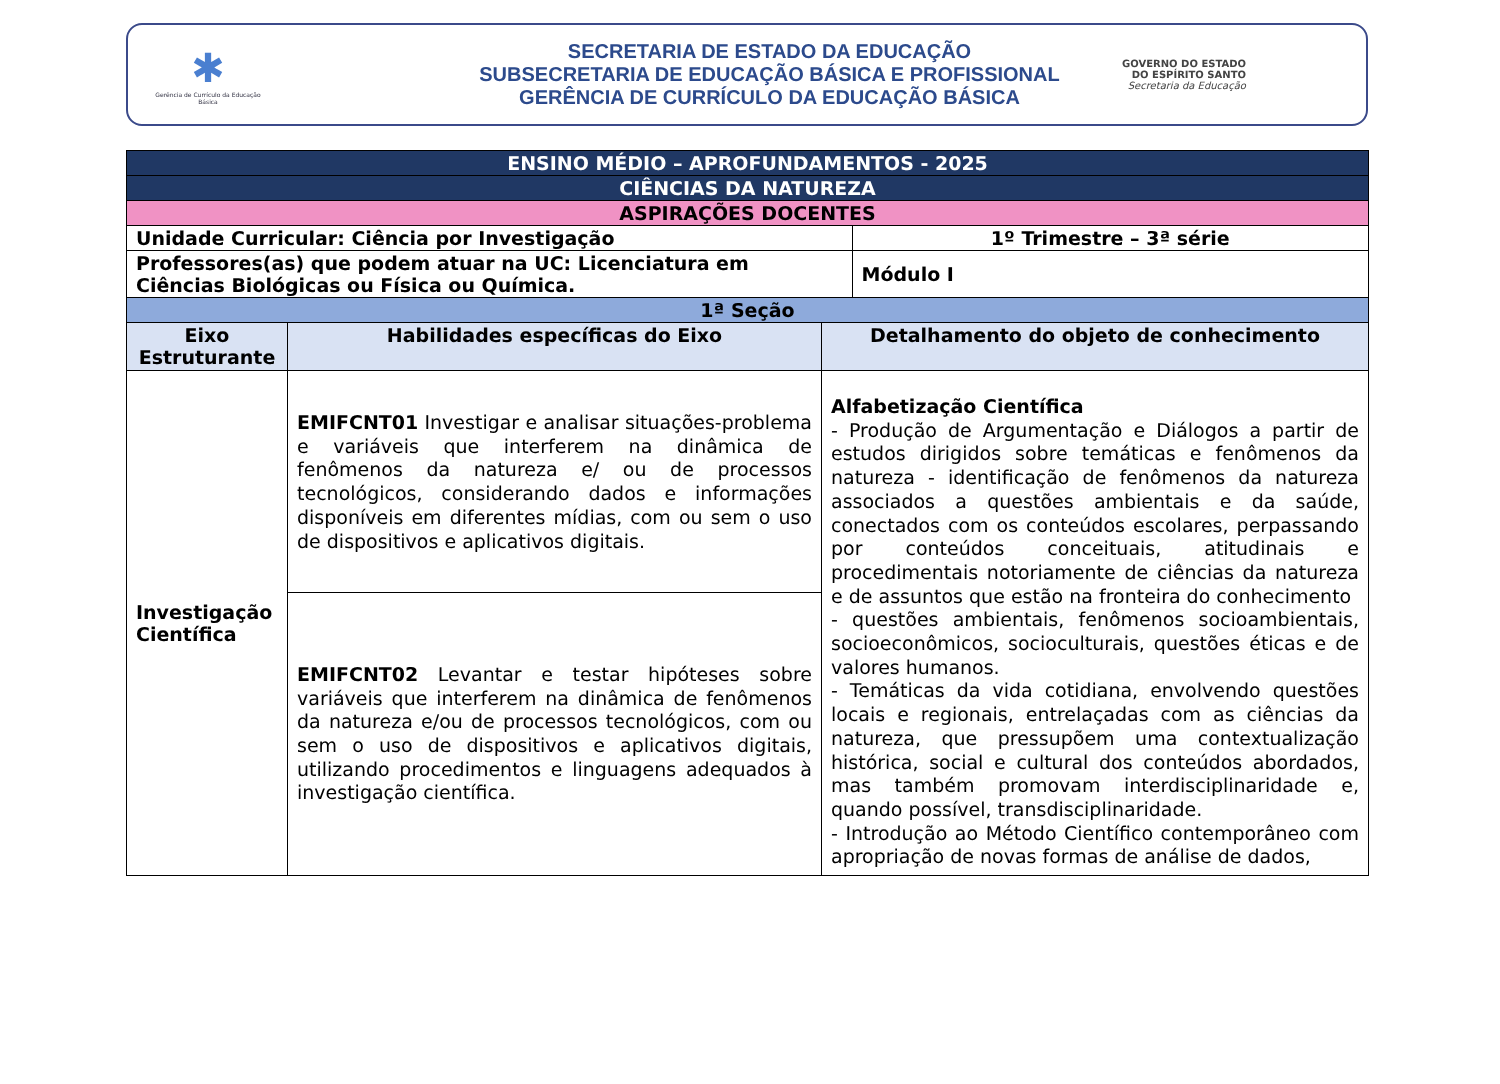✱
Gerência de Currículo da Educação Básica
SECRETARIA DE ESTADO DA EDUCAÇÃO
SUBSECRETARIA DE EDUCAÇÃO BÁSICA E PROFISSIONAL
GERÊNCIA DE CURRÍCULO DA EDUCAÇÃO BÁSICA
GOVERNO DO ESTADO
DO ESPÍRITO SANTO
Secretaria da Educação
| ENSINO MÉDIO – APROFUNDAMENTOS - 2025 | | | |
| CIÊNCIAS DA NATUREZA | | | |
| ASPIRAÇÕES DOCENTES | | | |
| Unidade Curricular: Ciência por Investigação | | | 1º Trimestre – 3ª série |
| Professores(as) que podem atuar na UC: Licenciatura em Ciências Biológicas ou Física ou Química. | | | Módulo I |
| 1ª Seção | | | |
| Eixo Estruturante | Habilidades específicas do Eixo | Detalhamento do objeto de conhecimento | |
| Investigação Científica | EMIFCNT01 Investigar e analisar situações-problema e variáveis que interferem na dinâmica de fenômenos da natureza e/ ou de processos tecnológicos, considerando dados e informações disponíveis em diferentes mídias, com ou sem o uso de dispositivos e aplicativos digitais. | Alfabetização Científica - Produção de Argumentação e Diálogos a partir de estudos dirigidos sobre temáticas e fenômenos da natureza - identificação de fenômenos da natureza associados a questões ambientais e da saúde, conectados com os conteúdos escolares, perpassando por conteúdos conceituais, atitudinais e procedimentais notoriamente de ciências da natureza e de assuntos que estão na fronteira do conhecimento - questões ambientais, fenômenos socioambientais, socioeconômicos, socioculturais, questões éticas e de valores humanos. - Temáticas da vida cotidiana, envolvendo questões locais e regionais, entrelaçadas com as ciências da natureza, que pressupõem uma contextualização histórica, social e cultural dos conteúdos abordados, mas também promovam interdisciplinaridade e, quando possível, transdisciplinaridade. - Introdução ao Método Científico contemporâneo com apropriação de novas formas de análise de dados, | |
| | EMIFCNT02 Levantar e testar hipóteses sobre variáveis que interferem na dinâmica de fenômenos da natureza e/ou de processos tecnológicos, com ou sem o uso de dispositivos e aplicativos digitais, utilizando procedimentos e linguagens adequados à investigação científica. | | |